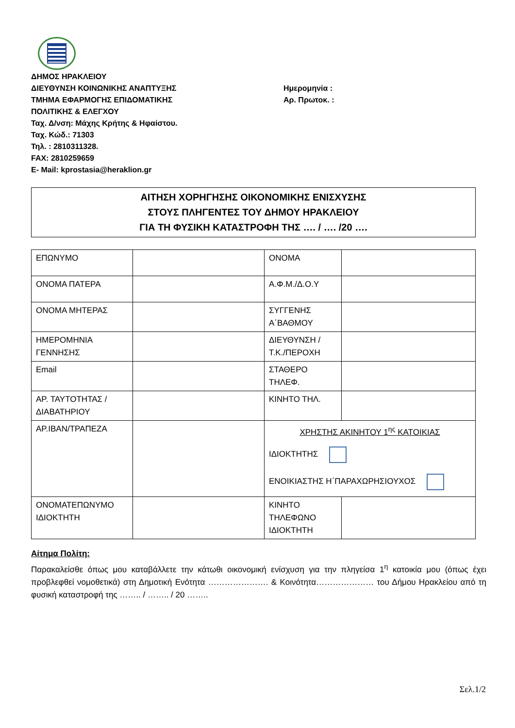ΔΗΜΟΣ ΗΡΑΚΛΕΙΟΥ
ΔΙΕΥΘΥΝΣΗ ΚΟΙΝΩΝΙΚΗΣ ΑΝΑΠΤΥΞΗΣ
ΤΜΗΜΑ ΕΦΑΡΜΟΓΗΣ ΕΠΙΔΟΜΑΤΙΚΗΣ
ΠΟΛΙΤΙΚΗΣ & ΕΛΕΓΧΟΥ
Ταχ. Δ/νση: Μάχης Κρήτης & Ηφαίστου.
Ταχ. Κώδ.: 71303
Τηλ. : 2810311328.
FAX: 2810259659
E- Mail: kprostasia@heraklion.gr
Ημερομηνία :
Αρ. Πρωτοκ. :
ΑΙΤΗΣΗ ΧΟΡΗΓΗΣΗΣ ΟΙΚΟΝΟΜΙΚΗΣ ΕΝΙΣΧΥΣΗΣ
ΣΤΟΥΣ ΠΛΗΓΕΝΤΕΣ ΤΟΥ ΔΗΜΟΥ ΗΡΑΚΛΕΙΟΥ
ΓΙΑ ΤΗ ΦΥΣΙΚΗ ΚΑΤΑΣΤΡΟΦΗ ΤΗΣ …. / …. /20 ….
| ΕΠΩΝΥΜΟ | | ΟΝΟΜΑ | |
| ΟΝΟΜΑ ΠΑΤΕΡΑ | | Α.Φ.Μ./Δ.Ο.Υ | |
| ΟΝΟΜΑ ΜΗΤΕΡΑΣ | | ΣΥΓΓΕΝΗΣ Α΄ΒΑΘΜΟΥ | |
| ΗΜΕΡΟΜΗΝΙΑ ΓΕΝΝΗΣΗΣ | | ΔΙΕΥΘΥΝΣΗ /Τ.Κ./ΠΕΡΟΧΗ | |
| Email | | ΣΤΑΘΕΡΟ ΤΗΛΕΦ. | |
| ΑΡ. ΤΑΥΤΟΤΗΤΑΣ /ΔΙΑΒΑΤΗΡΙΟΥ | | ΚΙΝΗΤΟ ΤΗΛ. | |
| ΑΡ.IBAN/ΤΡΑΠΕΖΑ | | ΧΡΗΣΤΗΣ ΑΚΙΝΗΤΟΥ 1<sup>ης</sup> ΚΑΤΟΙΚΙΑΣ ΙΔΙΟΚΤΗΤΗΣ ΕΝΟΙΚΙΑΣΤΗΣ Η΄ΠΑΡΑΧΩΡΗΣΙΟΥΧΟΣ | |
| ΟΝΟΜΑΤΕΠΩΝΥΜΟ ΙΔΙΟΚΤΗΤΗ | | ΚΙΝΗΤΟ ΤΗΛΕΦΩΝΟ ΙΔΙΟΚΤΗΤΗ | |
Αίτημα Πολίτη:
Παρακαλείσθε όπως μου καταβάλλετε την κάτωθι οικονομική ενίσχυση για την πληγείσα 1<sup>η</sup> κατοικία μου (όπως έχει προβλεφθεί νομοθετικά) στη Δημοτική Ενότητα …………………. & Κοινότητα………………… του Δήμου Ηρακλείου από τη φυσική καταστροφή της …….. / …….. / 20 ……..
Σελ.1/2